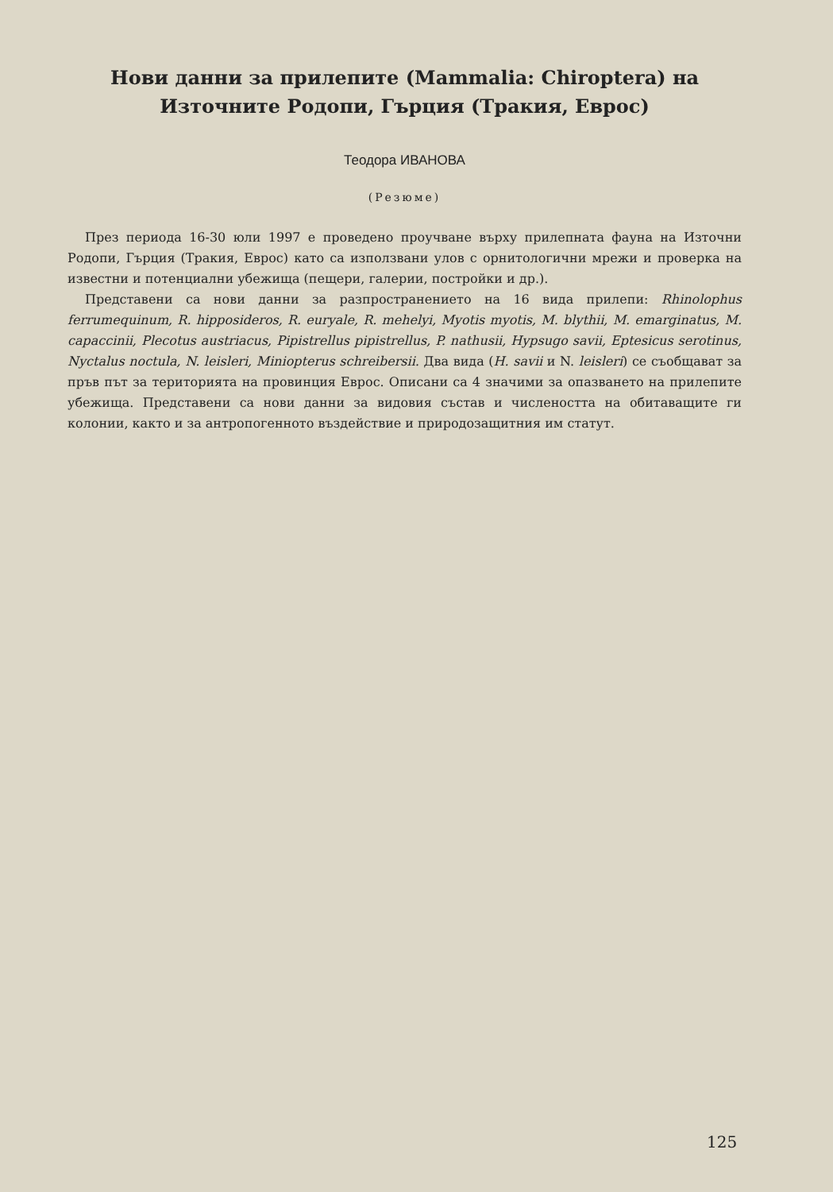Нови данни за прилепите (Mammalia: Chiroptera) на
Източните Родопи, Гърция (Тракия, Еврос)
Теодора ИВАНОВА
(Резюме)
През периода 16-30 юли 1997 е проведено проучване върху прилепната фауна на Източни Родопи, Гърция (Тракия, Еврос) като са използвани улов с орнитологични мрежи и проверка на известни и потенциални убежища (пещери, галерии, постройки и др.).
Представени са нови данни за разпространението на 16 вида прилепи: Rhinolophus ferrumequinum, R. hipposideros, R. euryale, R. mehelyi, Myotis myotis, M. blythii, M. emarginatus, M. capaccinii, Plecotus austriacus, Pipistrellus pipistrellus, P. nathusii, Hypsugo savii, Eptesicus serotinus, Nyctalus noctula, N. leisleri, Miniopterus schreibersii. Два вида (H. savii и N. leisleri) се съобщават за пръв път за територията на провинция Еврос. Описани са 4 значими за опазването на прилепите убежища. Представени са нови данни за видовия състав и числеността на обитаващите ги колонии, както и за антропогенното въздействие и природозащитния им статут.
125